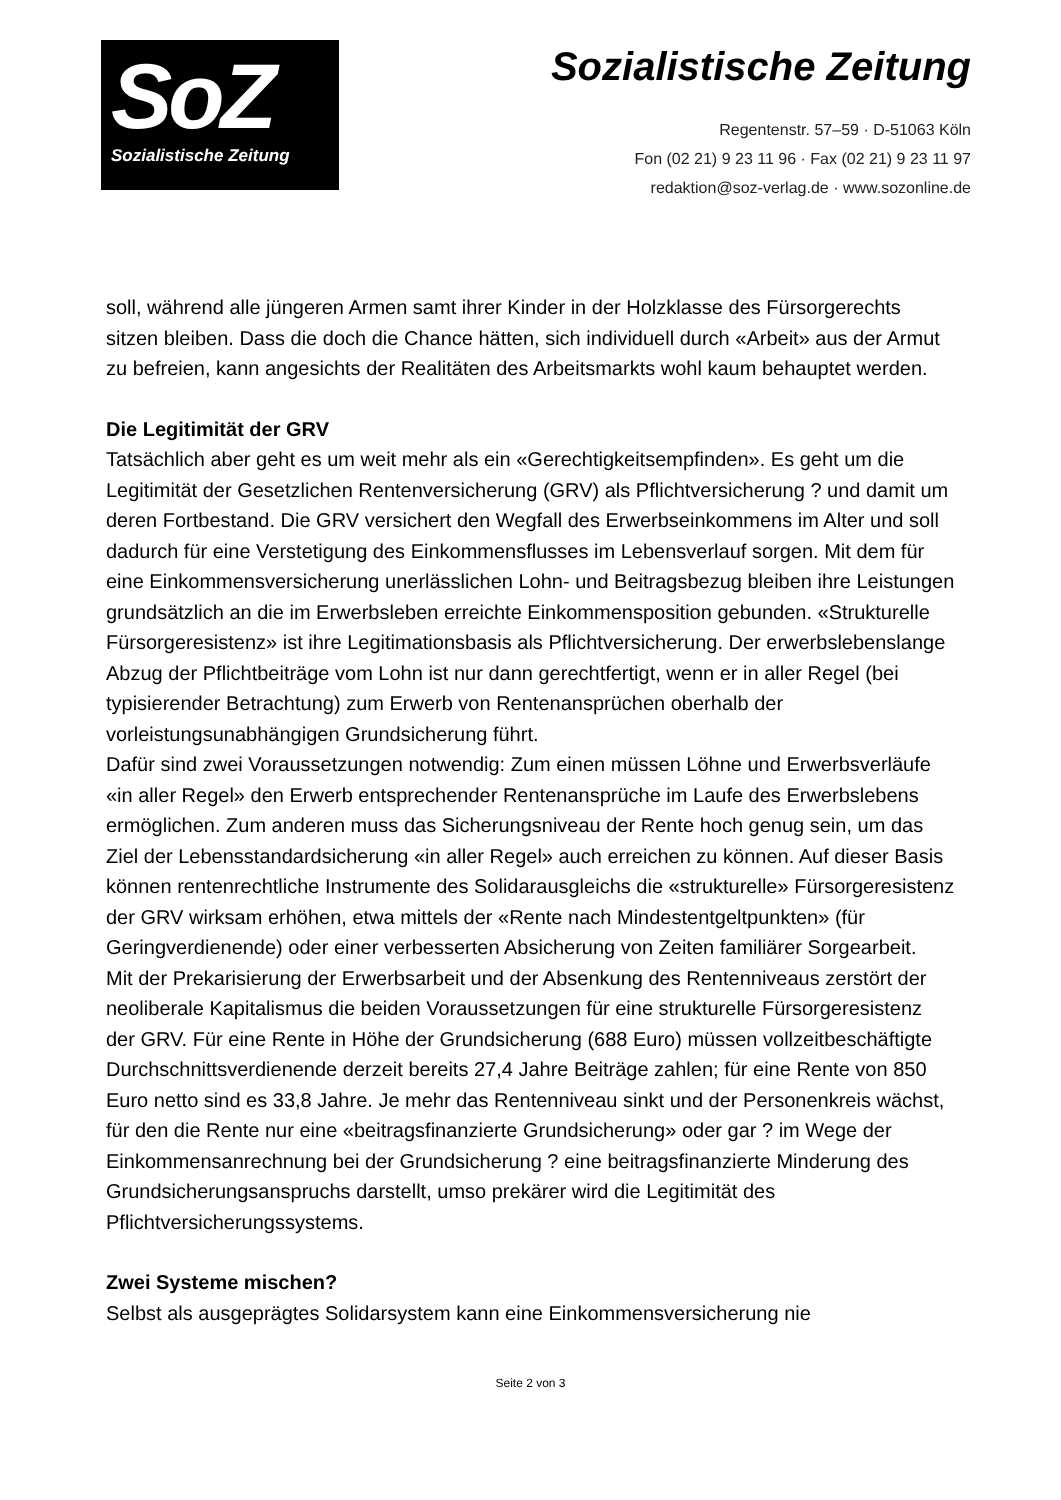SoZ
Sozialistische Zeitung
Sozialistische Zeitung
Regentenstr. 57–59 · D-51063 Köln
Fon (02 21) 9 23 11 96 · Fax (02 21) 9 23 11 97
redaktion@soz-verlag.de · www.sozonline.de
soll, während alle jüngeren Armen samt ihrer Kinder in der Holzklasse des Fürsorgerechts sitzen bleiben. Dass die doch die Chance hätten, sich individuell durch «Arbeit» aus der Armut zu befreien, kann angesichts der Realitäten des Arbeitsmarkts wohl kaum behauptet werden.
Die Legitimität der GRV
Tatsächlich aber geht es um weit mehr als ein «Gerechtigkeitsempfinden». Es geht um die Legitimität der Gesetzlichen Rentenversicherung (GRV) als Pflichtversicherung ? und damit um deren Fortbestand. Die GRV versichert den Wegfall des Erwerbseinkommens im Alter und soll dadurch für eine Verstetigung des Einkommensflusses im Lebensverlauf sorgen. Mit dem für eine Einkommensversicherung unerlässlichen Lohn- und Beitragsbezug bleiben ihre Leistungen grundsätzlich an die im Erwerbsleben erreichte Einkommensposition gebunden. «Strukturelle Fürsorgeresistenz» ist ihre Legitimationsbasis als Pflichtversicherung. Der erwerbslebenslange Abzug der Pflichtbeiträge vom Lohn ist nur dann gerechtfertigt, wenn er in aller Regel (bei typisierender Betrachtung) zum Erwerb von Rentenansprüchen oberhalb der vorleistungsunabhängigen Grundsicherung führt.
Dafür sind zwei Voraussetzungen notwendig: Zum einen müssen Löhne und Erwerbsverläufe «in aller Regel» den Erwerb entsprechender Rentenansprüche im Laufe des Erwerbslebens ermöglichen. Zum anderen muss das Sicherungsniveau der Rente hoch genug sein, um das Ziel der Lebensstandardsicherung «in aller Regel» auch erreichen zu können. Auf dieser Basis können rentenrechtliche Instrumente des Solidarausgleichs die «strukturelle» Fürsorgeresistenz der GRV wirksam erhöhen, etwa mittels der «Rente nach Mindestentgeltpunkten» (für Geringverdienende) oder einer verbesserten Absicherung von Zeiten familiärer Sorgearbeit.
Mit der Prekarisierung der Erwerbsarbeit und der Absenkung des Rentenniveaus zerstört der neoliberale Kapitalismus die beiden Voraussetzungen für eine strukturelle Fürsorgeresistenz der GRV. Für eine Rente in Höhe der Grundsicherung (688 Euro) müssen vollzeitbeschäftigte Durchschnittsverdienende derzeit bereits 27,4 Jahre Beiträge zahlen; für eine Rente von 850 Euro netto sind es 33,8 Jahre. Je mehr das Rentenniveau sinkt und der Personenkreis wächst, für den die Rente nur eine «beitragsfinanzierte Grundsicherung» oder gar ? im Wege der Einkommensanrechnung bei der Grundsicherung ? eine beitragsfinanzierte Minderung des Grundsicherungsanspruchs darstellt, umso prekärer wird die Legitimität des Pflichtversicherungssystems.
Zwei Systeme mischen?
Selbst als ausgeprägtes Solidarsystem kann eine Einkommensversicherung nie
Seite 2 von 3